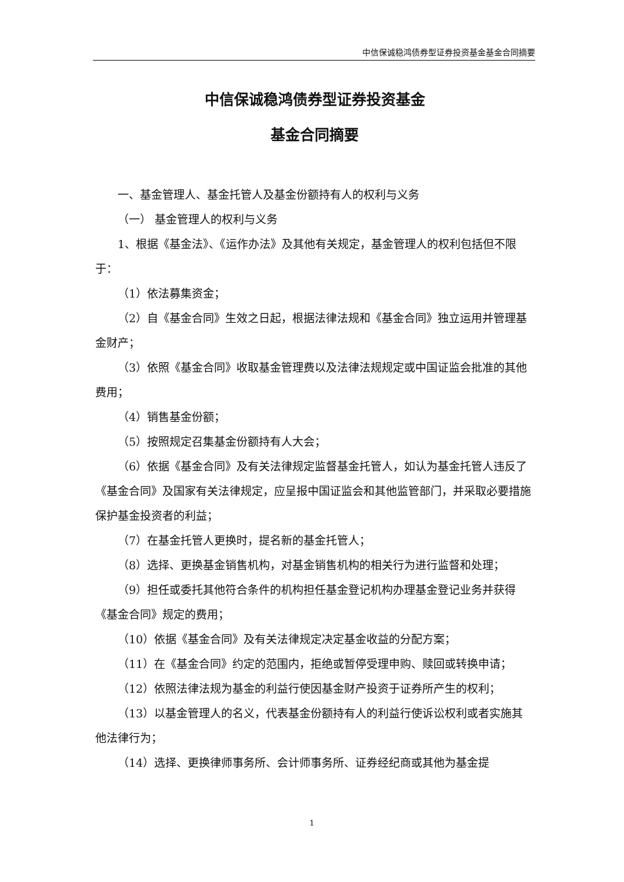中信保诚稳鸿债券型证券投资基金基金合同摘要
中信保诚稳鸿债券型证券投资基金
基金合同摘要
一、基金管理人、基金托管人及基金份额持有人的权利与义务
（一） 基金管理人的权利与义务
1、根据《基金法》、《运作办法》及其他有关规定，基金管理人的权利包括但不限于：
（1）依法募集资金；
（2）自《基金合同》生效之日起，根据法律法规和《基金合同》独立运用并管理基金财产；
（3）依照《基金合同》收取基金管理费以及法律法规规定或中国证监会批准的其他费用；
（4）销售基金份额；
（5）按照规定召集基金份额持有人大会；
（6）依据《基金合同》及有关法律规定监督基金托管人，如认为基金托管人违反了《基金合同》及国家有关法律规定，应呈报中国证监会和其他监管部门，并采取必要措施保护基金投资者的利益；
（7）在基金托管人更换时，提名新的基金托管人；
（8）选择、更换基金销售机构，对基金销售机构的相关行为进行监督和处理；
（9）担任或委托其他符合条件的机构担任基金登记机构办理基金登记业务并获得《基金合同》规定的费用；
（10）依据《基金合同》及有关法律规定决定基金收益的分配方案；
（11）在《基金合同》约定的范围内，拒绝或暂停受理申购、赎回或转换申请；
（12）依照法律法规为基金的利益行使因基金财产投资于证券所产生的权利；
（13）以基金管理人的名义，代表基金份额持有人的利益行使诉讼权利或者实施其他法律行为；
（14）选择、更换律师事务所、会计师事务所、证券经纪商或其他为基金提
1